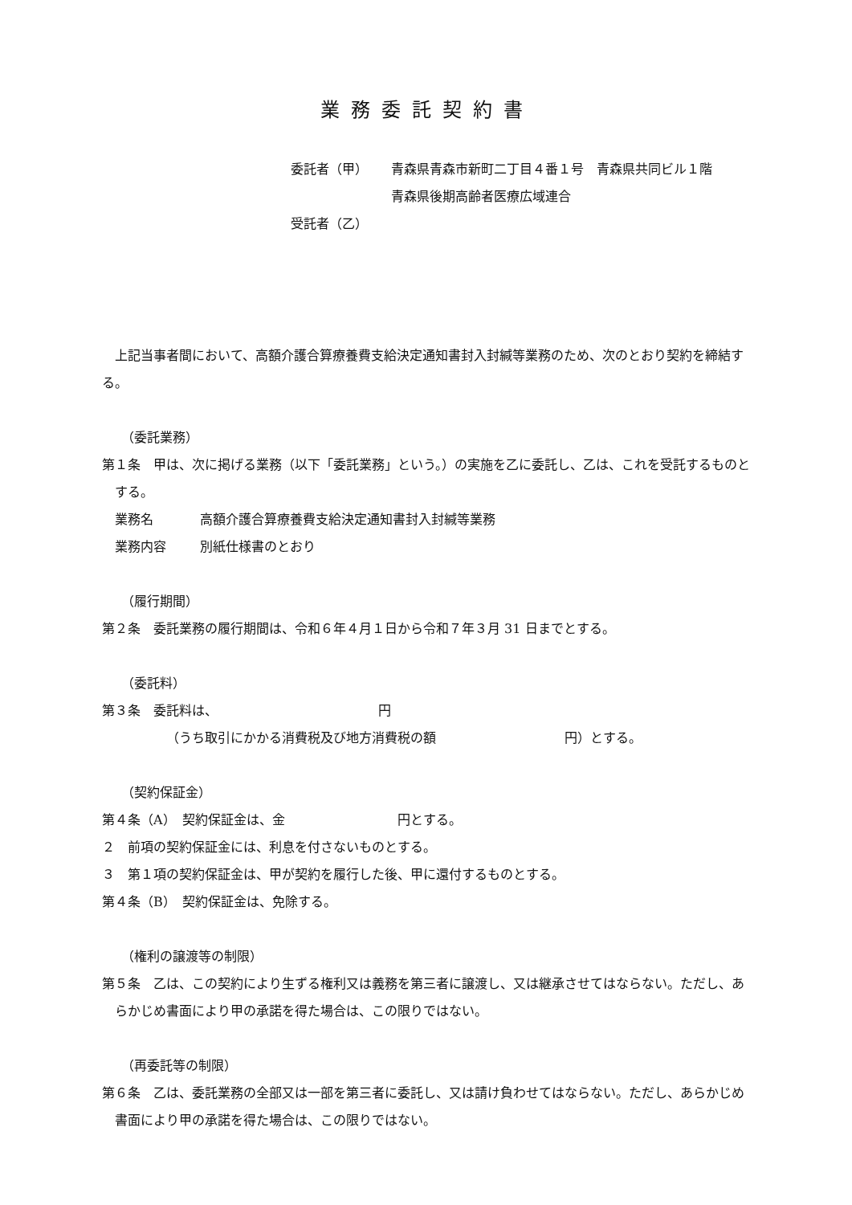業務委託契約書
委託者（甲） 青森県青森市新町二丁目４番１号　青森県共同ビル１階
青森県後期高齢者医療広域連合
受託者（乙）
上記当事者間において、高額介護合算療養費支給決定通知書封入封緘等業務のため、次のとおり契約を締結する。
（委託業務）
第１条　甲は、次に掲げる業務（以下「委託業務」という。）の実施を乙に委託し、乙は、これを受託するものとする。
業務名 高額介護合算療養費支給決定通知書封入封緘等業務
業務内容 別紙仕様書のとおり
（履行期間）
第２条　委託業務の履行期間は、令和６年４月１日から令和７年３月 31 日までとする。
（委託料）
第３条　委託料は、 円
（うち取引にかかる消費税及び地方消費税の額 円）とする。
（契約保証金）
第４条（A）　契約保証金は、金 円とする。
２　前項の契約保証金には、利息を付さないものとする。
３　第１項の契約保証金は、甲が契約を履行した後、甲に還付するものとする。
第４条（B）　契約保証金は、免除する。
（権利の譲渡等の制限）
第５条　乙は、この契約により生ずる権利又は義務を第三者に譲渡し、又は継承させてはならない。ただし、あらかじめ書面により甲の承諾を得た場合は、この限りではない。
（再委託等の制限）
第６条　乙は、委託業務の全部又は一部を第三者に委託し、又は請け負わせてはならない。ただし、あらかじめ書面により甲の承諾を得た場合は、この限りではない。